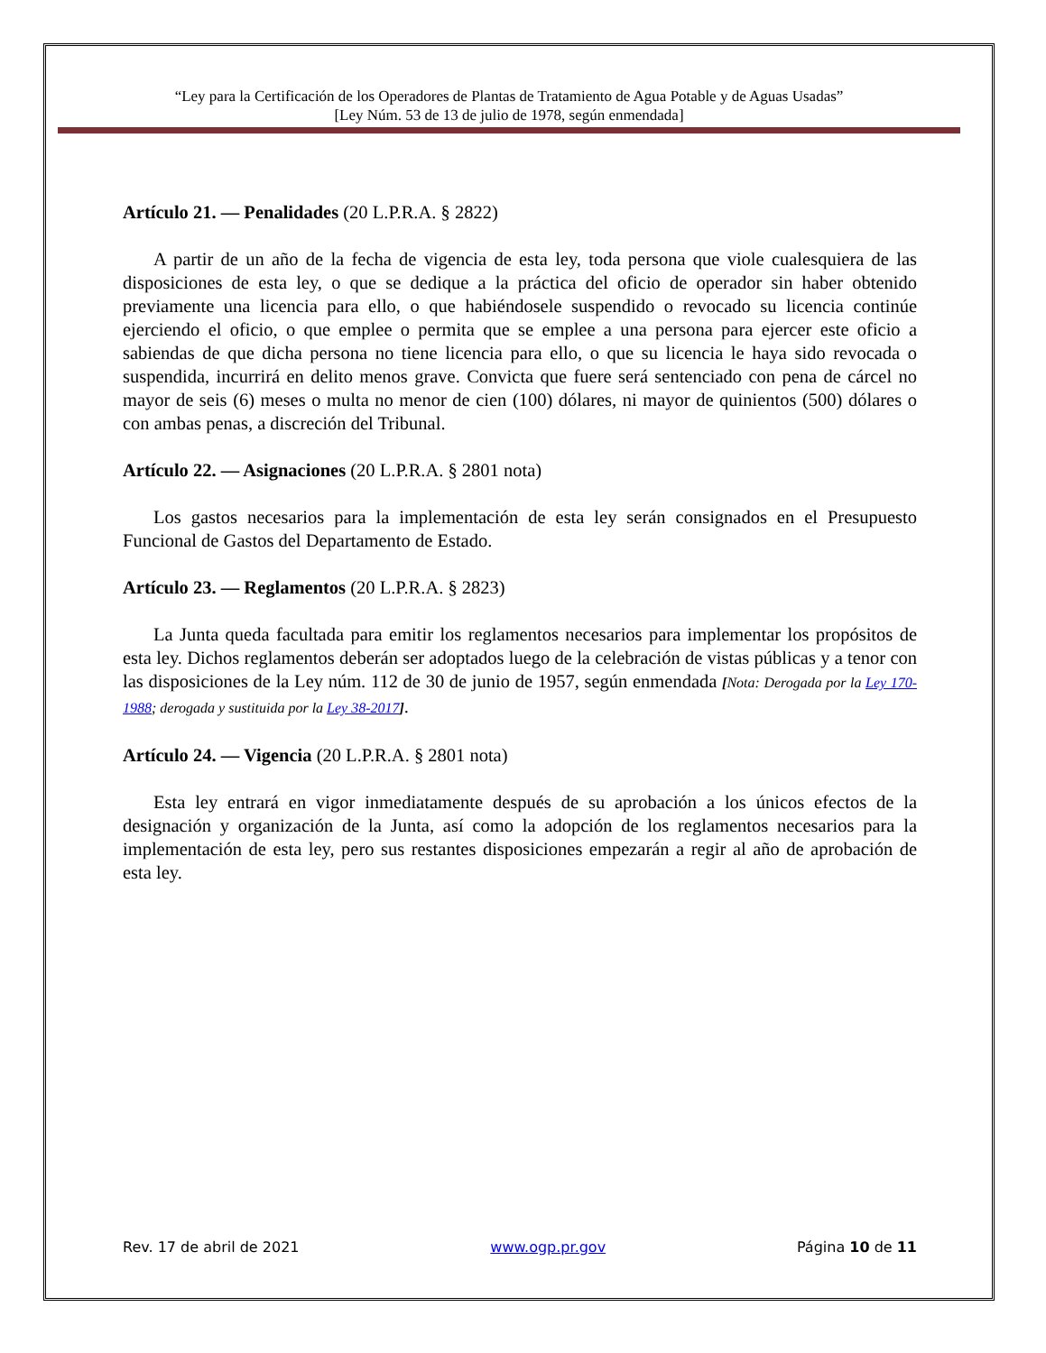“Ley para la Certificación de los Operadores de Plantas de Tratamiento de Agua Potable y de Aguas Usadas”
[Ley Núm. 53 de 13 de julio de 1978, según enmendada]
Artículo 21. — Penalidades (20 L.P.R.A. § 2822)
A partir de un año de la fecha de vigencia de esta ley, toda persona que viole cualesquiera de las disposiciones de esta ley, o que se dedique a la práctica del oficio de operador sin haber obtenido previamente una licencia para ello, o que habiéndosele suspendido o revocado su licencia continúe ejerciendo el oficio, o que emplee o permita que se emplee a una persona para ejercer este oficio a sabiendas de que dicha persona no tiene licencia para ello, o que su licencia le haya sido revocada o suspendida, incurrirá en delito menos grave. Convicta que fuere será sentenciado con pena de cárcel no mayor de seis (6) meses o multa no menor de cien (100) dólares, ni mayor de quinientos (500) dólares o con ambas penas, a discreción del Tribunal.
Artículo 22. — Asignaciones (20 L.P.R.A. § 2801 nota)
Los gastos necesarios para la implementación de esta ley serán consignados en el Presupuesto Funcional de Gastos del Departamento de Estado.
Artículo 23. — Reglamentos (20 L.P.R.A. § 2823)
La Junta queda facultada para emitir los reglamentos necesarios para implementar los propósitos de esta ley. Dichos reglamentos deberán ser adoptados luego de la celebración de vistas públicas y a tenor con las disposiciones de la Ley núm. 112 de 30 de junio de 1957, según enmendada [Nota: Derogada por la Ley 170-1988; derogada y sustituida por la Ley 38-2017].
Artículo 24. — Vigencia (20 L.P.R.A. § 2801 nota)
Esta ley entrará en vigor inmediatamente después de su aprobación a los únicos efectos de la designación y organización de la Junta, así como la adopción de los reglamentos necesarios para la implementación de esta ley, pero sus restantes disposiciones empezarán a regir al año de aprobación de esta ley.
Rev. 17 de abril de 2021 www.ogp.pr.gov Página 10 de 11